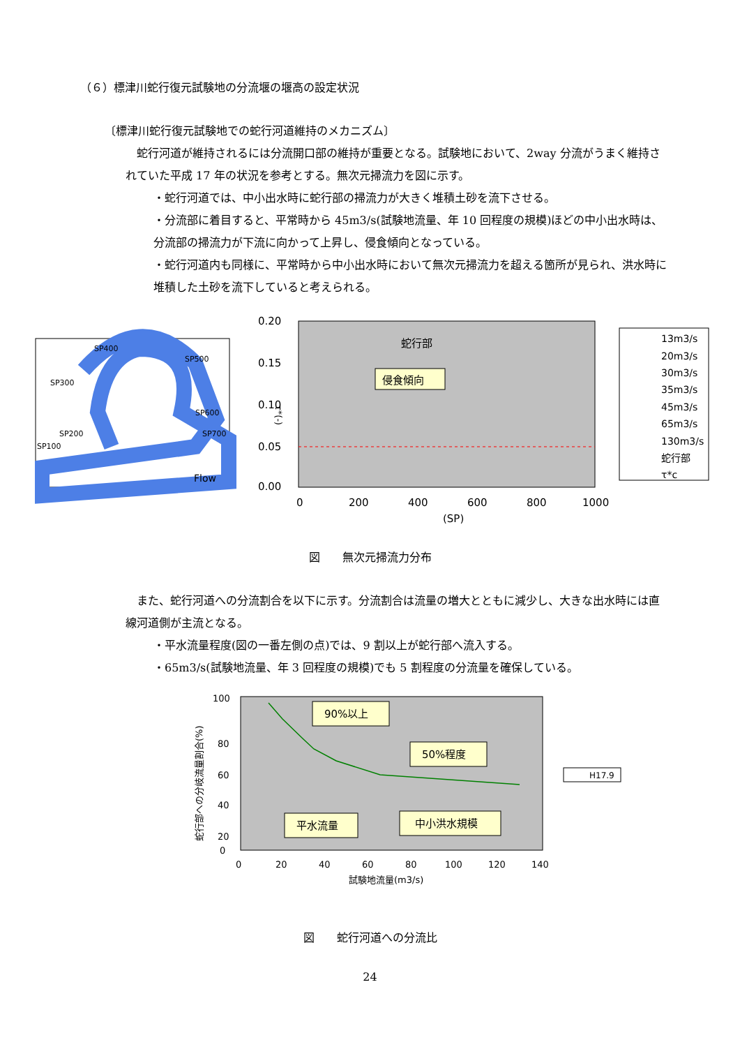（６）標津川蛇行復元試験地の分流堰の堰高の設定状況
〔標津川蛇行復元試験地での蛇行河道維持のメカニズム〕
　蛇行河道が維持されるには分流開口部の維持が重要となる。試験地において、2way 分流がうまく維持されていた平成 17 年の状況を参考とする。無次元掃流力を図に示す。
・蛇行河道では、中小出水時に蛇行部の掃流力が大きく堆積土砂を流下させる。
・分流部に着目すると、平常時から 45m3/s(試験地流量、年 10 回程度の規模)ほどの中小出水時は、分流部の掃流力が下流に向かって上昇し、侵食傾向となっている。
・蛇行河道内も同様に、平常時から中小出水時において無次元掃流力を超える箇所が見られ、洪水時に堆積した土砂を流下していると考えられる。
SP400
SP500
SP300
SP600
SP200
SP700
SP100
Flow
0.20
0.15
0.10
0.05
0.00
τ*(-)
0
200
400
600
800
1000
(SP)
蛇行部
侵食傾向
13m3/s
20m3/s
30m3/s
35m3/s
45m3/s
65m3/s
130m3/s
蛇行部
τ*c
図　　無次元掃流力分布
　また、蛇行河道への分流割合を以下に示す。分流割合は流量の増大とともに減少し、大きな出水時には直線河道側が主流となる。
・平水流量程度(図の一番左側の点)では、9 割以上が蛇行部へ流入する。
・65m3/s(試験地流量、年 3 回程度の規模)でも 5 割程度の分流量を確保している。
100
80
60
40
20
0
0
20
40
60
80
100
120
140
試験地流量(m3/s)
蛇行部への分岐流量割合(%)
90%以上
50%程度
平水流量
中小洪水規模
H17.9
図　　蛇行河道への分流比
24